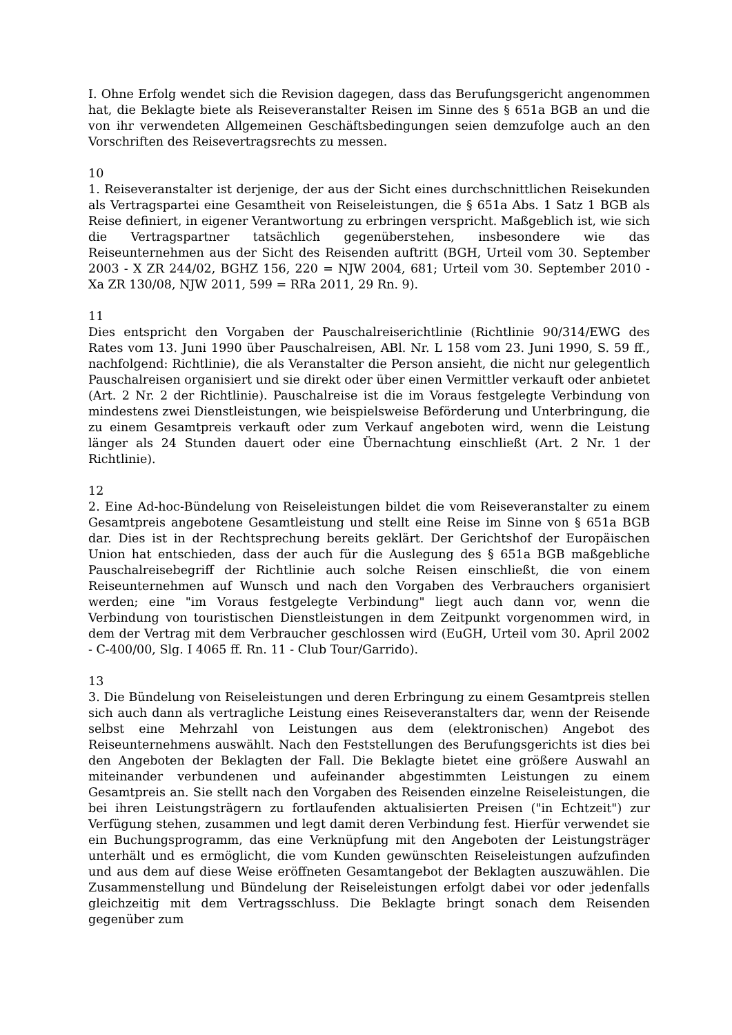I. Ohne Erfolg wendet sich die Revision dagegen, dass das Berufungsgericht angenommen hat, die Beklagte biete als Reiseveranstalter Reisen im Sinne des § 651a BGB an und die von ihr verwendeten Allgemeinen Geschäftsbedingungen seien demzufolge auch an den Vorschriften des Reisevertragsrechts zu messen.
10
1. Reiseveranstalter ist derjenige, der aus der Sicht eines durchschnittlichen Reisekunden als Vertragspartei eine Gesamtheit von Reiseleistungen, die § 651a Abs. 1 Satz 1 BGB als Reise definiert, in eigener Verantwortung zu erbringen verspricht. Maßgeblich ist, wie sich die Vertragspartner tatsächlich gegenüberstehen, insbesondere wie das Reiseunternehmen aus der Sicht des Reisenden auftritt (BGH, Urteil vom 30. September 2003 - X ZR 244/02, BGHZ 156, 220 = NJW 2004, 681; Urteil vom 30. September 2010 - Xa ZR 130/08, NJW 2011, 599 = RRa 2011, 29 Rn. 9).
11
Dies entspricht den Vorgaben der Pauschalreiserichtlinie (Richtlinie 90/314/EWG des Rates vom 13. Juni 1990 über Pauschalreisen, ABl. Nr. L 158 vom 23. Juni 1990, S. 59 ff., nachfolgend: Richtlinie), die als Veranstalter die Person ansieht, die nicht nur gelegentlich Pauschalreisen organisiert und sie direkt oder über einen Vermittler verkauft oder anbietet (Art. 2 Nr. 2 der Richtlinie). Pauschalreise ist die im Voraus festgelegte Verbindung von mindestens zwei Dienstleistungen, wie beispielsweise Beförderung und Unterbringung, die zu einem Gesamtpreis verkauft oder zum Verkauf angeboten wird, wenn die Leistung länger als 24 Stunden dauert oder eine Übernachtung einschließt (Art. 2 Nr. 1 der Richtlinie).
12
2. Eine Ad-hoc-Bündelung von Reiseleistungen bildet die vom Reiseveranstalter zu einem Gesamtpreis angebotene Gesamtleistung und stellt eine Reise im Sinne von § 651a BGB dar. Dies ist in der Rechtsprechung bereits geklärt. Der Gerichtshof der Europäischen Union hat entschieden, dass der auch für die Auslegung des § 651a BGB maßgebliche Pauschalreisebegriff der Richtlinie auch solche Reisen einschließt, die von einem Reiseunternehmen auf Wunsch und nach den Vorgaben des Verbrauchers organisiert werden; eine "im Voraus festgelegte Verbindung" liegt auch dann vor, wenn die Verbindung von touristischen Dienstleistungen in dem Zeitpunkt vorgenommen wird, in dem der Vertrag mit dem Verbraucher geschlossen wird (EuGH, Urteil vom 30. April 2002 - C-400/00, Slg. I 4065 ff. Rn. 11 - Club Tour/Garrido).
13
3. Die Bündelung von Reiseleistungen und deren Erbringung zu einem Gesamtpreis stellen sich auch dann als vertragliche Leistung eines Reiseveranstalters dar, wenn der Reisende selbst eine Mehrzahl von Leistungen aus dem (elektronischen) Angebot des Reiseunternehmens auswählt. Nach den Feststellungen des Berufungsgerichts ist dies bei den Angeboten der Beklagten der Fall. Die Beklagte bietet eine größere Auswahl an miteinander verbundenen und aufeinander abgestimmten Leistungen zu einem Gesamtpreis an. Sie stellt nach den Vorgaben des Reisenden einzelne Reiseleistungen, die bei ihren Leistungsträgern zu fortlaufenden aktualisierten Preisen ("in Echtzeit") zur Verfügung stehen, zusammen und legt damit deren Verbindung fest. Hierfür verwendet sie ein Buchungsprogramm, das eine Verknüpfung mit den Angeboten der Leistungsträger unterhält und es ermöglicht, die vom Kunden gewünschten Reiseleistungen aufzufinden und aus dem auf diese Weise eröffneten Gesamtangebot der Beklagten auszuwählen. Die Zusammenstellung und Bündelung der Reiseleistungen erfolgt dabei vor oder jedenfalls gleichzeitig mit dem Vertragsschluss. Die Beklagte bringt sonach dem Reisenden gegenüber zum